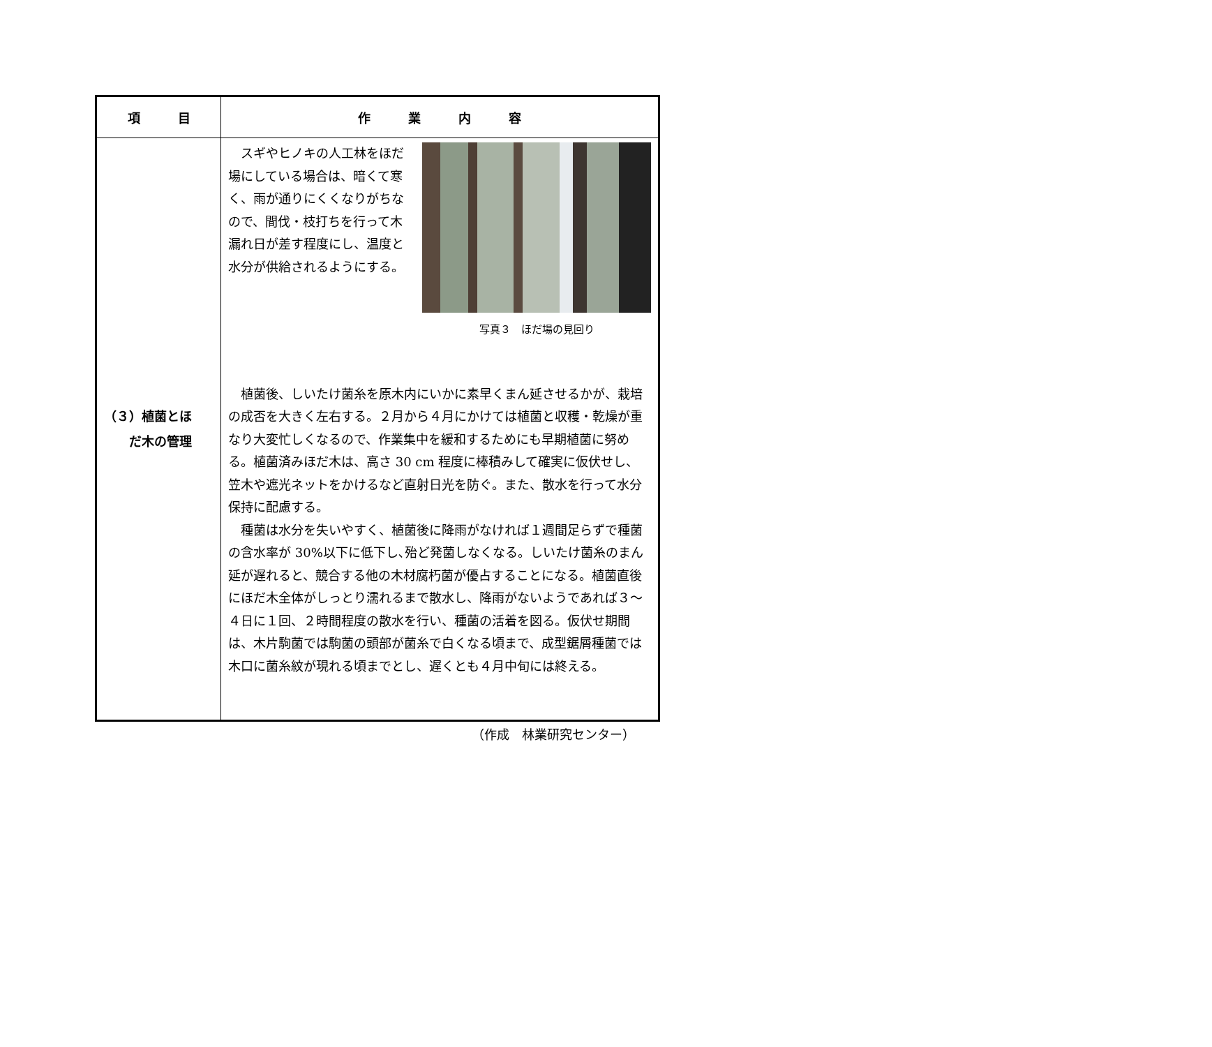| 項 目 | 作 業 内 容 |
| --- | --- |
| （３）植菌とほ だ木の管理 | スギやヒノキの人工林をほだ場にしている場合は、暗くて寒く、雨が通りにくくなりがちなので、間伐・枝打ちを行って木漏れ日が差す程度にし、温度と水分が供給されるようにする。 写真３ ほだ場の見回り 植菌後、しいたけ菌糸を原木内にいかに素早くまん延させるかが、栽培の成否を大きく左右する。２月から４月にかけては植菌と収穫・乾燥が重なり大変忙しくなるので、作業集中を緩和するためにも早期植菌に努める。植菌済みほだ木は、高さ 30 cm 程度に棒積みして確実に仮伏せし、笠木や遮光ネットをかけるなど直射日光を防ぐ。また、散水を行って水分保持に配慮する。 種菌は水分を失いやすく、植菌後に降雨がなければ１週間足らずで種菌の含水率が 30%以下に低下し､殆ど発菌しなくなる。しいたけ菌糸のまん延が遅れると、競合する他の木材腐朽菌が優占することになる。植菌直後にほだ木全体がしっとり濡れるまで散水し、降雨がないようであれば３～４日に１回、２時間程度の散水を行い、種菌の活着を図る。仮伏せ期間は、木片駒菌では駒菌の頭部が菌糸で白くなる頃まで、成型鋸屑種菌では木口に菌糸紋が現れる頃までとし、遅くとも４月中旬には終える。 |
（作成　林業研究センター）